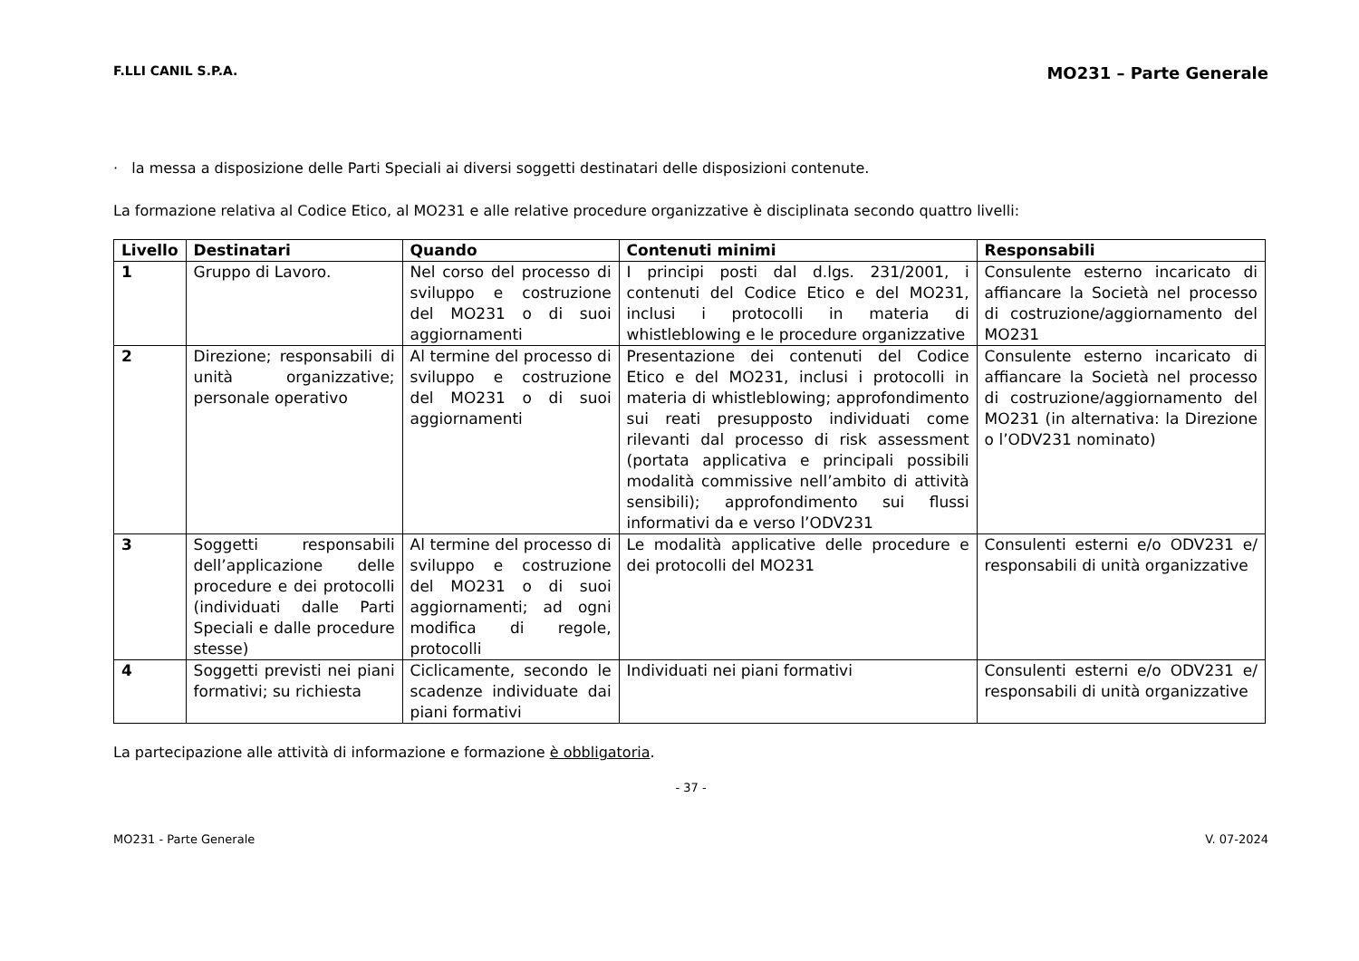F.LLI CANIL S.P.A. MO231 – Parte Generale
· la messa a disposizione delle Parti Speciali ai diversi soggetti destinatari delle disposizioni contenute.
La formazione relativa al Codice Etico, al MO231 e alle relative procedure organizzative è disciplinata secondo quattro livelli:
| Livello | Destinatari | Quando | Contenuti minimi | Responsabili |
| --- | --- | --- | --- | --- |
| 1 | Gruppo di Lavoro. | Nel corso del processo di sviluppo e costruzione del MO231 o di suoi aggiornamenti | I principi posti dal d.lgs. 231/2001, i contenuti del Codice Etico e del MO231, inclusi i protocolli in materia di whistleblowing e le procedure organizzative | Consulente esterno incaricato di affiancare la Società nel processo di costruzione/aggiornamento del MO231 |
| 2 | Direzione; responsabili di unità organizzative; personale operativo | Al termine del processo di sviluppo e costruzione del MO231 o di suoi aggiornamenti | Presentazione dei contenuti del Codice Etico e del MO231, inclusi i protocolli in materia di whistleblowing; approfondimento sui reati presupposto individuati come rilevanti dal processo di risk assessment (portata applicativa e principali possibili modalità commissive nell’ambito di attività sensibili); approfondimento sui flussi informativi da e verso l’ODV231 | Consulente esterno incaricato di affiancare la Società nel processo di costruzione/aggiornamento del MO231 (in alternativa: la Direzione o l’ODV231 nominato) |
| 3 | Soggetti responsabili dell’applicazione delle procedure e dei protocolli (individuati dalle Parti Speciali e dalle procedure stesse) | Al termine del processo di sviluppo e costruzione del MO231 o di suoi aggiornamenti; ad ogni modifica di regole, protocolli | Le modalità applicative delle procedure e dei protocolli del MO231 | Consulenti esterni e/o ODV231 e/ responsabili di unità organizzative |
| 4 | Soggetti previsti nei piani formativi; su richiesta | Ciclicamente, secondo le scadenze individuate dai piani formativi | Individuati nei piani formativi | Consulenti esterni e/o ODV231 e/ responsabili di unità organizzative |
La partecipazione alle attività di informazione e formazione è obbligatoria.
- 37 -
MO231 - Parte Generale V. 07-2024